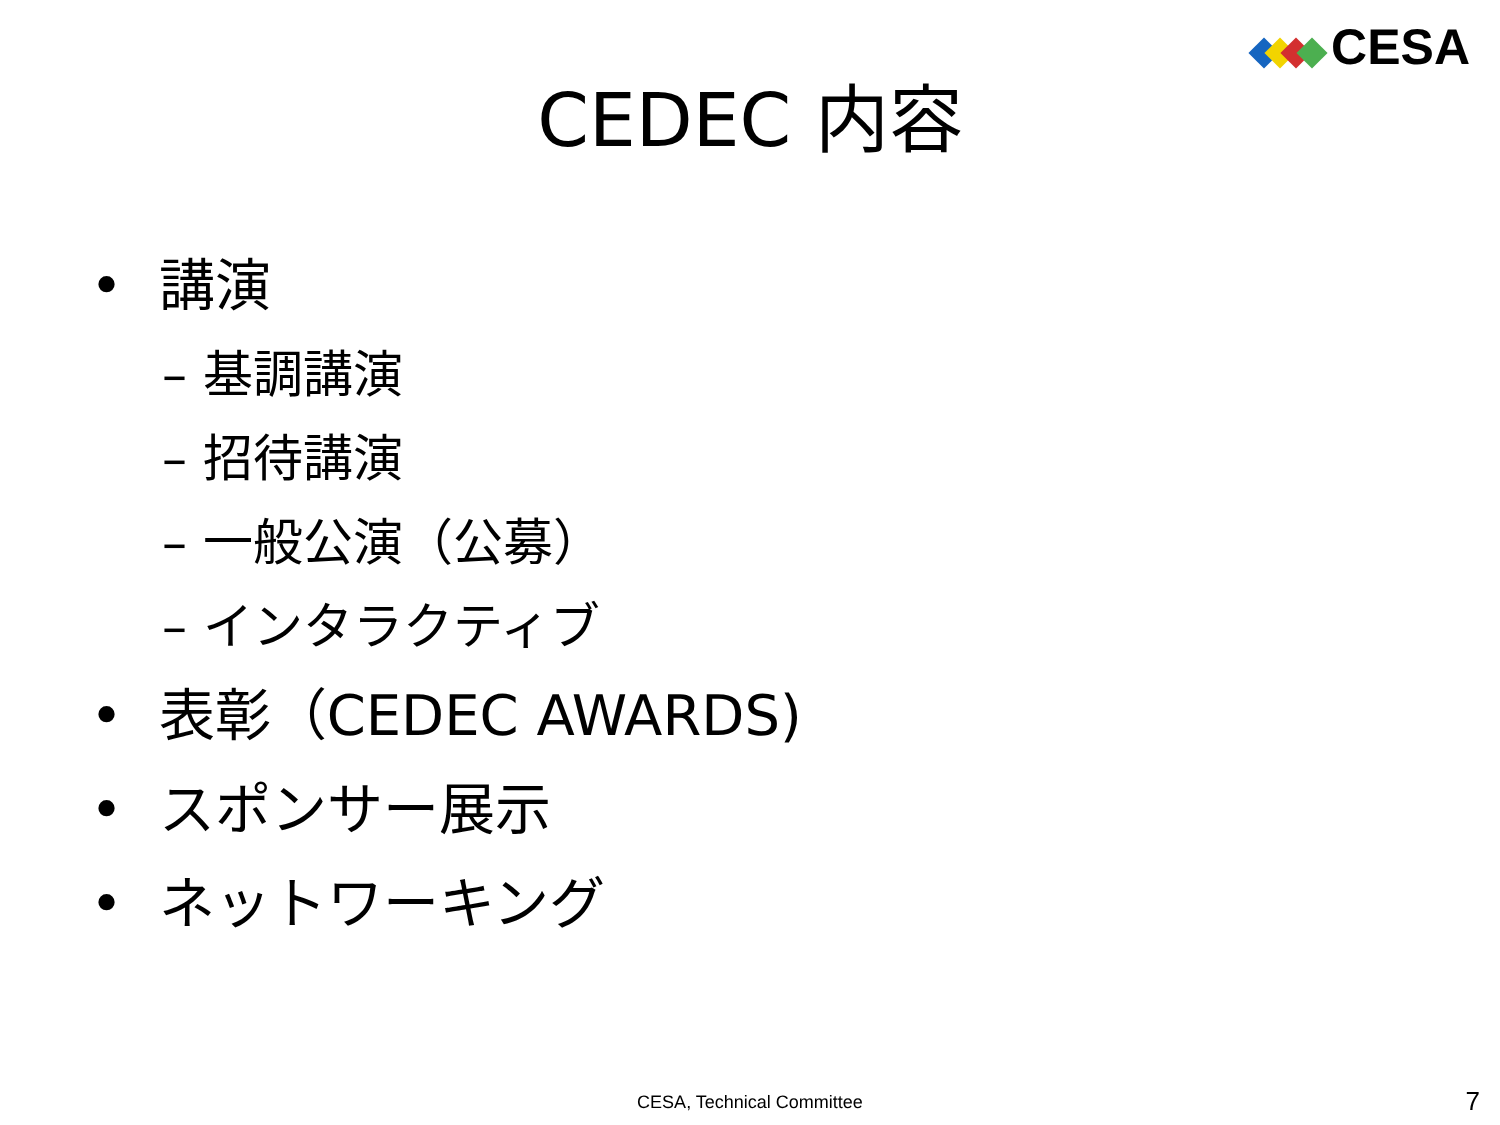CESA
CEDEC 内容
• 講演
– 基調講演
– 招待講演
– 一般公演（公募）
– インタラクティブ
• 表彰（CEDEC AWARDS)
• スポンサー展示
• ネットワーキング
CESA, Technical Committee 7